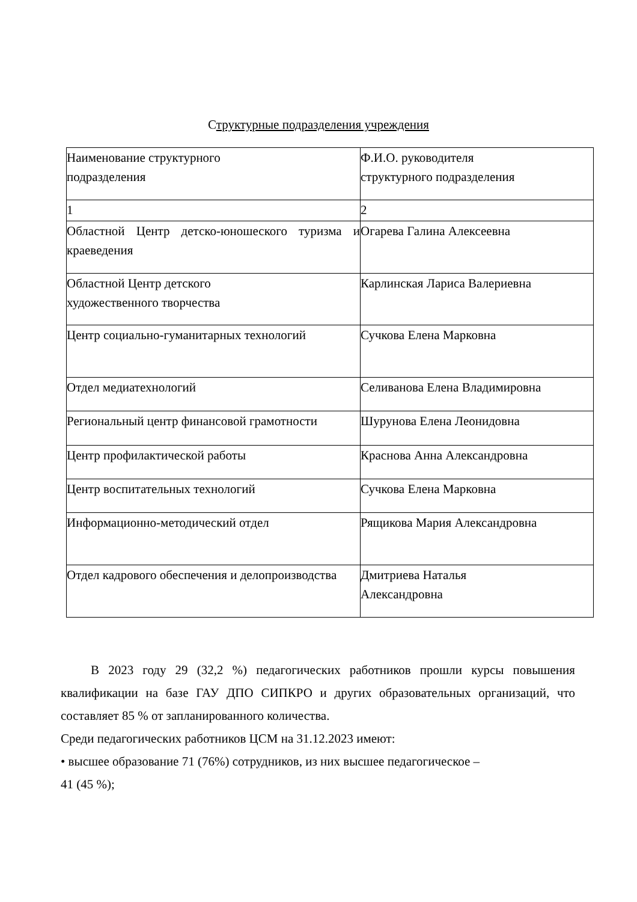Структурные подразделения учреждения
| Наименование структурного подразделения | Ф.И.О. руководителя структурного подразделения |
| 1 | 2 |
| Областной Центр детско-юношеского туризма и краеведения | Огарева Галина Алексеевна |
| Областной Центр детского художественного творчества | Карлинская Лариса Валериевна |
| Центр социально-гуманитарных технологий | Сучкова Елена Марковна |
| Отдел медиатехнологий | Селиванова Елена Владимировна |
| Региональный центр финансовой грамотности | Шурунова Елена Леонидовна |
| Центр профилактической работы | Краснова Анна Александровна |
| Центр воспитательных технологий | Сучкова Елена Марковна |
| Информационно-методический отдел | Рящикова Мария Александровна |
| Отдел кадрового обеспечения и делопроизводства | Дмитриева Наталья Александровна |
В 2023 году 29 (32,2 %) педагогических работников прошли курсы повышения квалификации на базе ГАУ ДПО СИПКРО и других образовательных организаций, что составляет 85 % от запланированного количества.
Среди педагогических работников ЦСМ на 31.12.2023 имеют:
• высшее образование 71 (76%) сотрудников, из них высшее педагогическое –
41 (45 %);